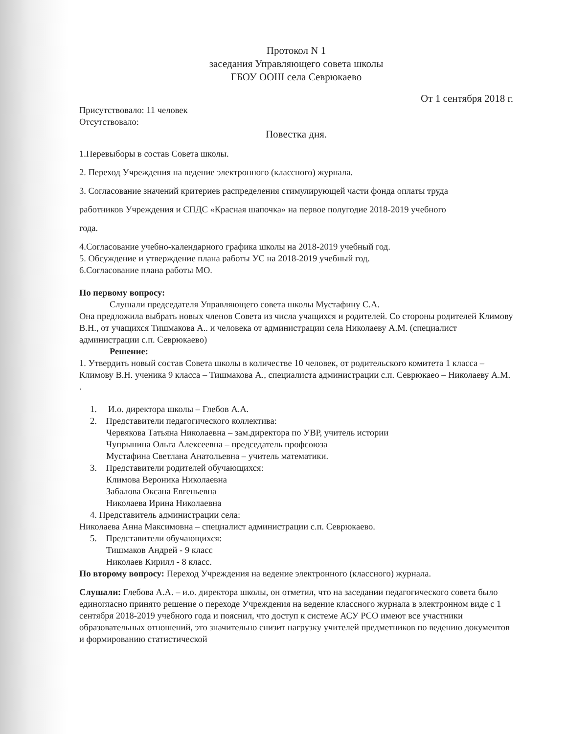Протокол N 1
заседания Управляющего совета школы
ГБОУ ООШ села Севрюкаево
От 1 сентября 2018 г.
Присутствовало: 11 человек
Отсутствовало:
Повестка дня.
1.Перевыборы в состав Совета школы.
2. Переход Учреждения на ведение электронного (классного) журнала.
3. Согласование значений критериев распределения стимулирующей части фонда оплаты труда
работников Учреждения и СПДС «Красная шапочка» на первое полугодие 2018-2019 учебного
года.
4.Согласование учебно-календарного графика школы на 2018-2019 учебный год.
5. Обсуждение и утверждение плана работы УС на 2018-2019 учебный год.
6.Согласование плана работы МО.
По первому вопросу:
Слушали председателя Управляющего совета школы Мустафину С.А.
Она предложила выбрать новых членов Совета из числа учащихся и родителей. Со стороны родителей Климову В.Н., от учащихся Тишмакова А.. и человека от администрации села Николаеву А.М. (специалист администрации с.п. Севрюкаево)
Решение:
1. Утвердить новый состав Совета школы в количестве 10 человек, от родительского комитета 1 класса – Климову В.Н. ученика 9 класса – Тишмакова А., специалиста администрации с.п. Севрюкаео – Николаеву А.М. .
1. И.о. директора школы – Глебов А.А.
2. Представители педагогического коллектива:
Червякова Татьяна Николаевна – зам.директора по УВР, учитель истории
Чупрынина Ольга Алексеевна – председатель профсоюза
Мустафина Светлана Анатольевна – учитель математики.
3. Представители родителей обучающихся:
Климова Вероника Николаевна
Забалова Оксана Евгеньевна
Николаева Ирина Николаевна
4. Представитель администрации села:
Николаева Анна Максимовна – специалист администрации с.п. Севрюкаево.
5. Представители обучающихся:
Тишмаков Андрей - 9 класс
Николаев Кирилл - 8 класс.
По второму вопросу: Переход Учреждения на ведение электронного (классного) журнала.
Слушали: Глебова А.А. – и.о. директора школы, он отметил, что на заседании педагогического совета было единогласно принято решение о переходе Учреждения на ведение классного журнала в электронном виде с 1 сентября 2018-2019 учебного года и пояснил, что доступ к системе АСУ РСО имеют все участники образовательных отношений, это значительно снизит нагрузку учителей предметников по ведению документов и формированию статистической